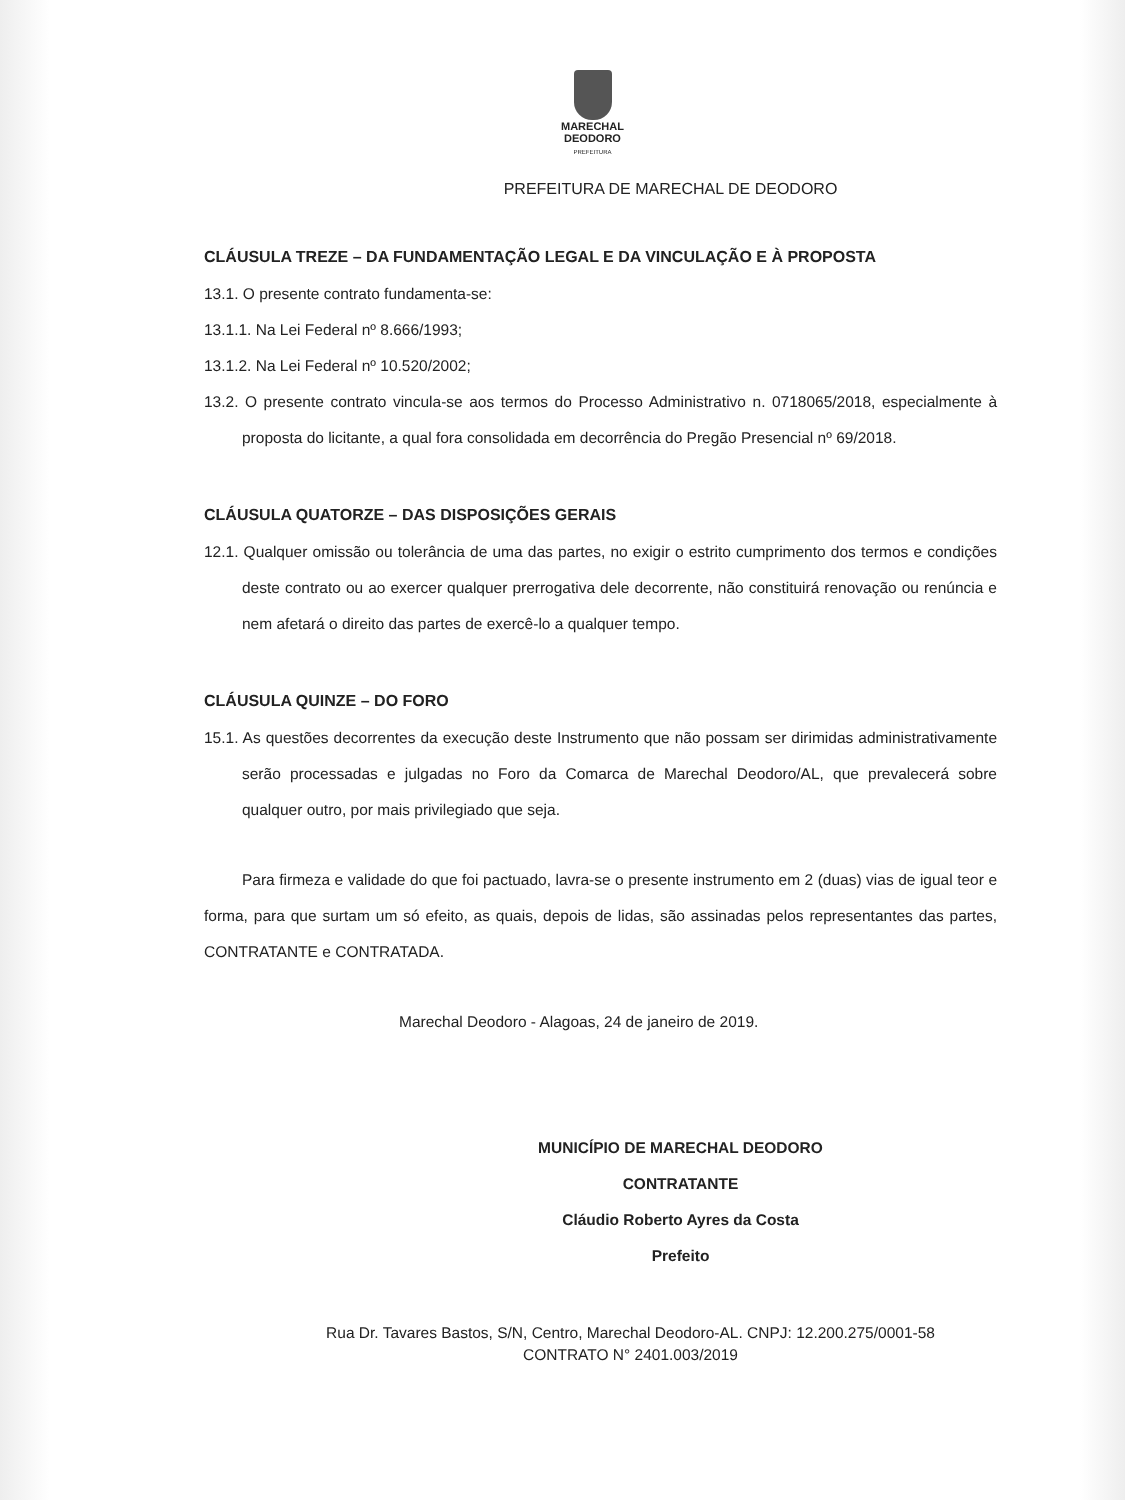MARECHAL
DEODORO
PREFEITURA
PREFEITURA DE MARECHAL DE DEODORO
CLÁUSULA TREZE – DA FUNDAMENTAÇÃO LEGAL E DA VINCULAÇÃO E À PROPOSTA
13.1. O presente contrato fundamenta-se:
13.1.1. Na Lei Federal nº 8.666/1993;
13.1.2. Na Lei Federal nº 10.520/2002;
13.2. O presente contrato vincula-se aos termos do Processo Administrativo n. 0718065/2018, especialmente à proposta do licitante, a qual fora consolidada em decorrência do Pregão Presencial nº 69/2018.
CLÁUSULA QUATORZE – DAS DISPOSIÇÕES GERAIS
12.1. Qualquer omissão ou tolerância de uma das partes, no exigir o estrito cumprimento dos termos e condições deste contrato ou ao exercer qualquer prerrogativa dele decorrente, não constituirá renovação ou renúncia e nem afetará o direito das partes de exercê-lo a qualquer tempo.
CLÁUSULA QUINZE – DO FORO
15.1. As questões decorrentes da execução deste Instrumento que não possam ser dirimidas administrativamente serão processadas e julgadas no Foro da Comarca de Marechal Deodoro/AL, que prevalecerá sobre qualquer outro, por mais privilegiado que seja.
Para firmeza e validade do que foi pactuado, lavra-se o presente instrumento em 2 (duas) vias de igual teor e forma, para que surtam um só efeito, as quais, depois de lidas, são assinadas pelos representantes das partes, CONTRATANTE e CONTRATADA.
Marechal Deodoro - Alagoas, 24 de janeiro de 2019.
MUNICÍPIO DE MARECHAL DEODORO
CONTRATANTE
Cláudio Roberto Ayres da Costa
Prefeito
Rua Dr. Tavares Bastos, S/N, Centro, Marechal Deodoro-AL. CNPJ: 12.200.275/0001-58
CONTRATO N° 2401.003/2019